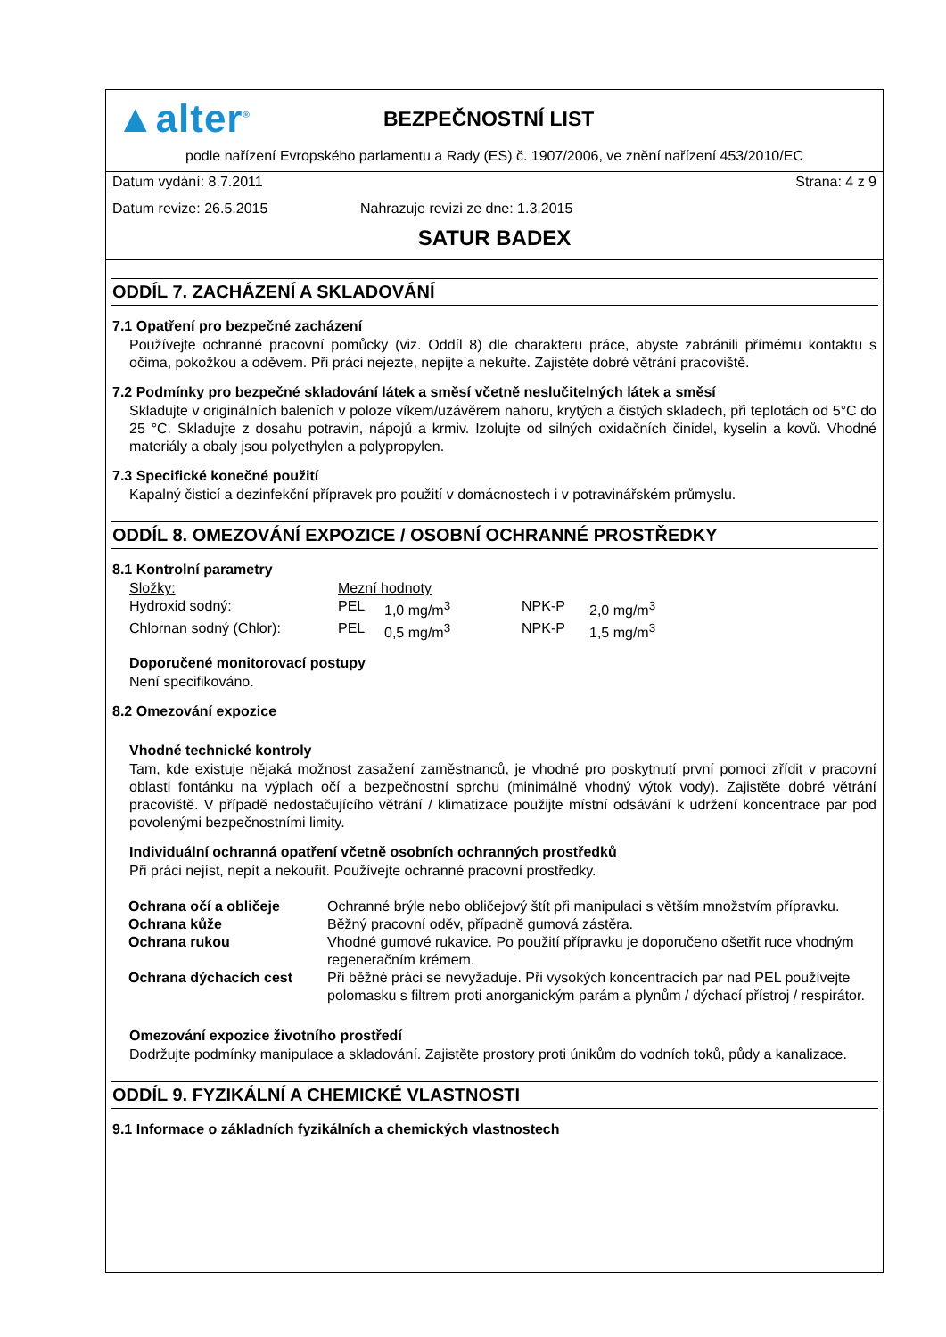▲alter<sup>®</sup>
BEZPEČNOSTNÍ LIST
podle nařízení Evropského parlamentu a Rady (ES) č. 1907/2006, ve znění nařízení 453/2010/EC
Datum vydání: 8.7.2011 Strana: 4 z 9
Datum revize: 26.5.2015 Nahrazuje revizi ze dne: 1.3.2015
SATUR BADEX
ODDÍL 7. ZACHÁZENÍ A SKLADOVÁNÍ
7.1 Opatření pro bezpečné zacházení
Používejte ochranné pracovní pomůcky (viz. Oddíl 8) dle charakteru práce, abyste zabránili přímému kontaktu s očima, pokožkou a oděvem. Při práci nejezte, nepijte a nekuřte. Zajistěte dobré větrání pracoviště.
7.2 Podmínky pro bezpečné skladování látek a směsí včetně neslučitelných látek a směsí
Skladujte v originálních baleních v poloze víkem/uzávěrem nahoru, krytých a čistých skladech, při teplotách od 5°C do 25 °C. Skladujte z dosahu potravin, nápojů a krmiv. Izolujte od silných oxidačních činidel, kyselin a kovů. Vhodné materiály a obaly jsou polyethylen a polypropylen.
7.3 Specifické konečné použití
Kapalný čisticí a dezinfekční přípravek pro použití v domácnostech i v potravinářském průmyslu.
ODDÍL 8. OMEZOVÁNÍ EXPOZICE / OSOBNÍ OCHRANNÉ PROSTŘEDKY
8.1 Kontrolní parametry
| Složky: | Mezní hodnoty | | | |
| Hydroxid sodný: | PEL | 1,0 mg/m<sup>3</sup> | NPK-P | 2,0 mg/m<sup>3</sup> |
| Chlornan sodný (Chlor): | PEL | 0,5 mg/m<sup>3</sup> | NPK-P | 1,5 mg/m<sup>3</sup> |
Doporučené monitorovací postupy
Není specifikováno.
8.2 Omezování expozice
Vhodné technické kontroly
Tam, kde existuje nějaká možnost zasažení zaměstnanců, je vhodné pro poskytnutí první pomoci zřídit v pracovní oblasti fontánku na výplach očí a bezpečnostní sprchu (minimálně vhodný výtok vody). Zajistěte dobré větrání pracoviště. V případě nedostačujícího větrání / klimatizace použijte místní odsávání k udržení koncentrace par pod povolenými bezpečnostními limity.
Individuální ochranná opatření včetně osobních ochranných prostředků
Při práci nejíst, nepít a nekouřit. Používejte ochranné pracovní prostředky.
| Ochrana očí a obličeje | Ochranné brýle nebo obličejový štít při manipulaci s větším množstvím přípravku. |
| Ochrana kůže | Běžný pracovní oděv, případně gumová zástěra. |
| Ochrana rukou | Vhodné gumové rukavice. Po použití přípravku je doporučeno ošetřit ruce vhodným regeneračním krémem. |
| Ochrana dýchacích cest | Při běžné práci se nevyžaduje. Při vysokých koncentracích par nad PEL používejte polomasku s filtrem proti anorganickým parám a plynům / dýchací přístroj / respirátor. |
Omezování expozice životního prostředí
Dodržujte podmínky manipulace a skladování. Zajistěte prostory proti únikům do vodních toků, půdy a kanalizace.
ODDÍL 9. FYZIKÁLNÍ A CHEMICKÉ VLASTNOSTI
9.1 Informace o základních fyzikálních a chemických vlastnostech